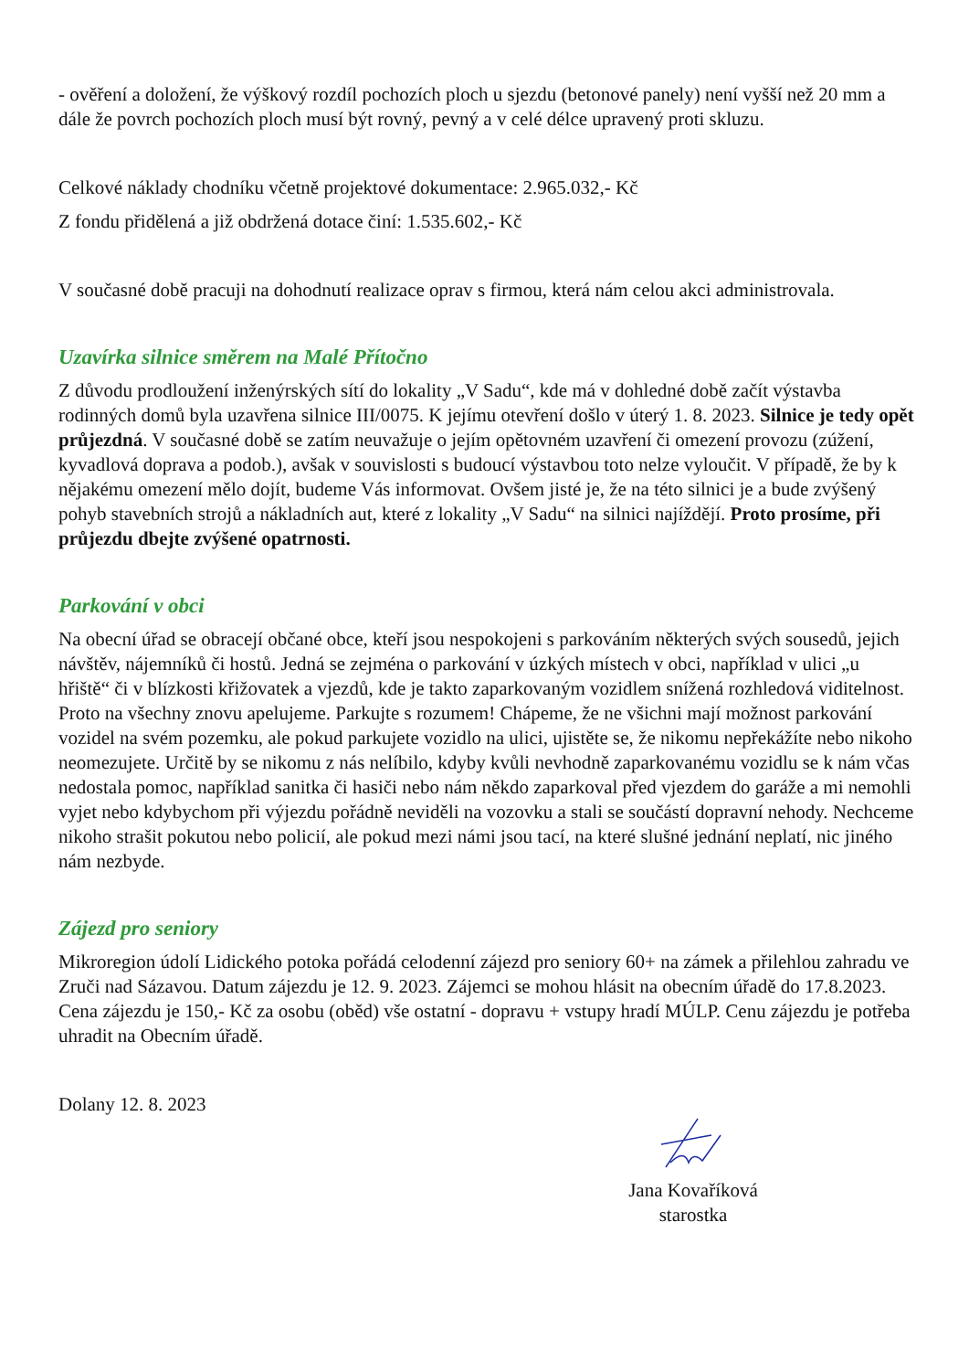- ověření a doložení, že výškový rozdíl pochozích ploch u sjezdu (betonové panely) není vyšší než 20 mm a dále že povrch pochozích ploch musí být rovný, pevný a v celé délce upravený proti skluzu.
Celkové náklady chodníku včetně projektové dokumentace: 2.965.032,- Kč
Z fondu přidělená a již obdržená dotace činí: 1.535.602,- Kč
V současné době pracuji na dohodnutí realizace oprav s firmou, která nám celou akci administrovala.
Uzavírka silnice směrem na Malé Přítočno
Z důvodu prodloužení inženýrských sítí do lokality „V Sadu“, kde má v dohledné době začít výstavba rodinných domů byla uzavřena silnice III/0075. K jejímu otevření došlo v úterý 1. 8. 2023. Silnice je tedy opět průjezdná. V současné době se zatím neuvažuje o jejím opětovném uzavření či omezení provozu (zúžení, kyvadlová doprava a podob.), avšak v souvislosti s budoucí výstavbou toto nelze vyloučit. V případě, že by k nějakému omezení mělo dojít, budeme Vás informovat. Ovšem jisté je, že na této silnici je a bude zvýšený pohyb stavebních strojů a nákladních aut, které z lokality „V Sadu“ na silnici najíždějí. Proto prosíme, při průjezdu dbejte zvýšené opatrnosti.
Parkování v obci
Na obecní úřad se obracejí občané obce, kteří jsou nespokojeni s parkováním některých svých sousedů, jejich návštěv, nájemníků či hostů. Jedná se zejména o parkování v úzkých místech v obci, například v ulici „u hřiště“ či v blízkosti křižovatek a vjezdů, kde je takto zaparkovaným vozidlem snížená rozhledová viditelnost. Proto na všechny znovu apelujeme. Parkujte s rozumem! Chápeme, že ne všichni mají možnost parkování vozidel na svém pozemku, ale pokud parkujete vozidlo na ulici, ujistěte se, že nikomu nepřekážíte nebo nikoho neomezujete. Určitě by se nikomu z nás nelíbilo, kdyby kvůli nevhodně zaparkovanému vozidlu se k nám včas nedostala pomoc, například sanitka či hasiči nebo nám někdo zaparkoval před vjezdem do garáže a mi nemohli vyjet nebo kdybychom při výjezdu pořádně neviděli na vozovku a stali se součástí dopravní nehody. Nechceme nikoho strašit pokutou nebo policií, ale pokud mezi námi jsou tací, na které slušné jednání neplatí, nic jiného nám nezbyde.
Zájezd pro seniory
Mikroregion údolí Lidického potoka pořádá celodenní zájezd pro seniory 60+ na zámek a přilehlou zahradu ve Zruči nad Sázavou. Datum zájezdu je 12. 9. 2023. Zájemci se mohou hlásit na obecním úřadě do 17.8.2023. Cena zájezdu je 150,- Kč za osobu (oběd) vše ostatní - dopravu + vstupy hradí MÚLP. Cenu zájezdu je potřeba uhradit na Obecním úřadě.
Dolany 12. 8. 2023
Jana Kovaříková
starostka